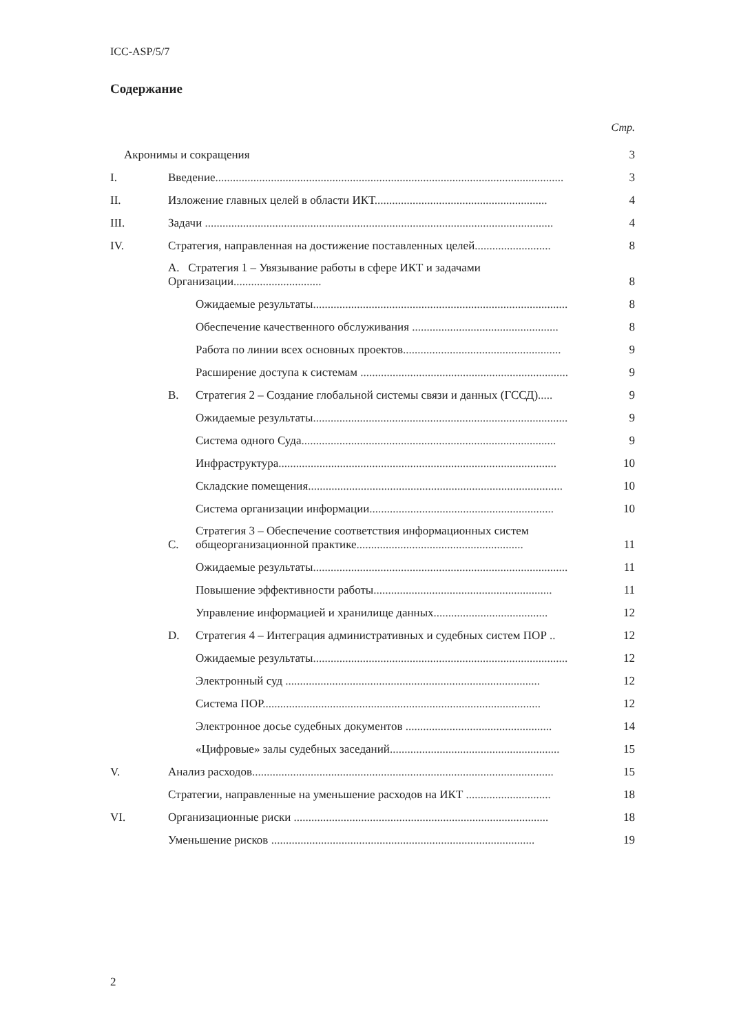ICC-ASP/5/7
Содержание
Стр.
Акронимы и сокращения
3
I.
Введение.......................................................................................................................
3
II.
Изложение главных целей в области ИКТ...........................................................
4
III.
Задачи .......................................................................................................................
4
IV.
Стратегия, направленная на достижение поставленных целей..........................
8
A. Стратегия 1 – Увязывание работы в сфере ИКТ и задачами Организации..............................
8
Ожидаемые результаты.......................................................................................
8
Обеспечение качественного обслуживания ..................................................
8
Работа по линии всех основных проектов......................................................
9
Расширение доступа к системам .......................................................................
9
B.
Стратегия 2 – Создание глобальной системы связи и данных (ГССД).....
9
Ожидаемые результаты.......................................................................................
9
Система одного Суда.......................................................................................
9
Инфраструктура...............................................................................................
10
Складские помещения.......................................................................................
10
Система организации информации...............................................................
10
C.
Стратегия 3 – Обеспечение соответствия информационных систем общеорганизационной практике.........................................................
11
Ожидаемые результаты.......................................................................................
11
Повышение эффективности работы.............................................................
11
Управление информацией и хранилище данных.......................................
12
D.
Стратегия 4 – Интеграция административных и судебных систем ПОР ..
12
Ожидаемые результаты.......................................................................................
12
Электронный суд .......................................................................................
12
Система ПОР...............................................................................................
12
Электронное досье судебных документов ..................................................
14
«Цифровые» залы судебных заседаний..........................................................
15
V.
Анализ расходов.......................................................................................................
15
Стратегии, направленные на уменьшение расходов на ИКТ .............................
18
VI.
Организационные риски .......................................................................................
18
Уменьшение рисков ..........................................................................................
19
2